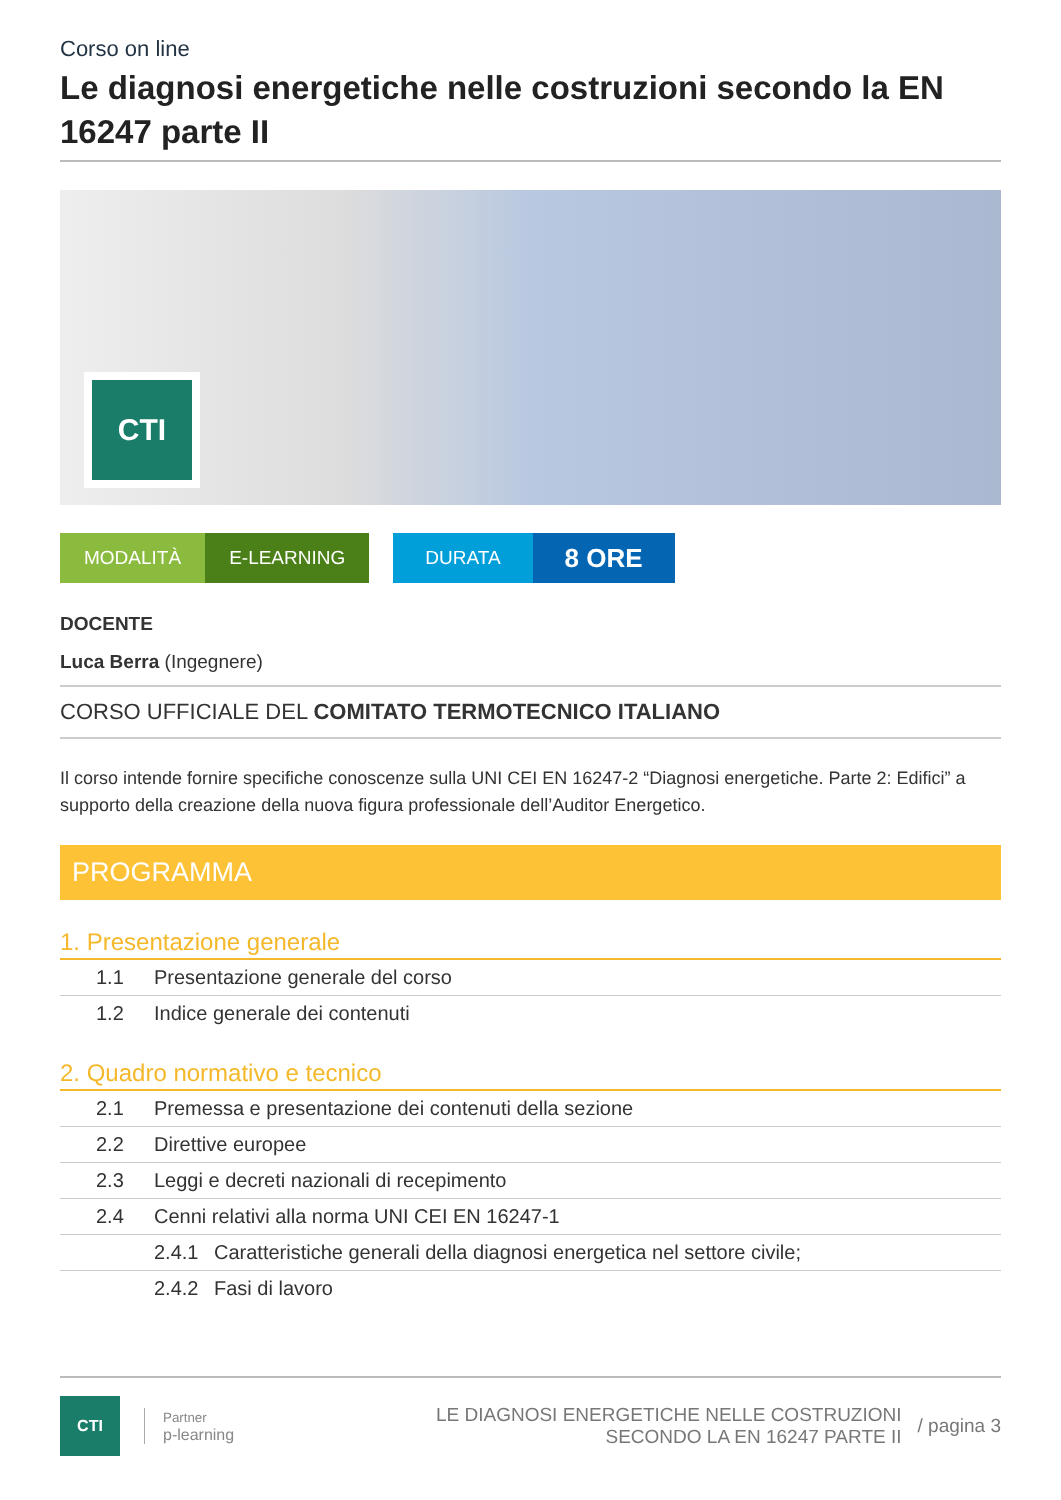Corso on line
Le diagnosi energetiche nelle costruzioni secondo la EN 16247 parte II
CTI
MODALITÀ E-LEARNING DURATA
8 ORE
DOCENTE
Luca Berra (Ingegnere)
CORSO UFFICIALE DEL COMITATO TERMOTECNICO ITALIANO
Il corso intende fornire specifiche conoscenze sulla UNI CEI EN 16247-2 “Diagnosi energetiche. Parte 2: Edifici” a supporto della creazione della nuova figura professionale dell’Auditor Energetico.
PROGRAMMA
1. Presentazione generale
| 1.1 | Presentazione generale del corso |
| 1.2 | Indice generale dei contenuti |
2. Quadro normativo e tecnico
| 2.1 | Premessa e presentazione dei contenuti della sezione | |
| 2.2 | Direttive europee | |
| 2.3 | Leggi e decreti nazionali di recepimento | |
| 2.4 | Cenni relativi alla norma UNI CEI EN 16247-1 | |
| | 2.4.1 | Caratteristiche generali della diagnosi energetica nel settore civile; |
| | 2.4.2 | Fasi di lavoro |
CTI
Partner
p-learning
LE DIAGNOSI ENERGETICHE NELLE COSTRUZIONI
SECONDO LA EN 16247 PARTE II
/ pagina 3